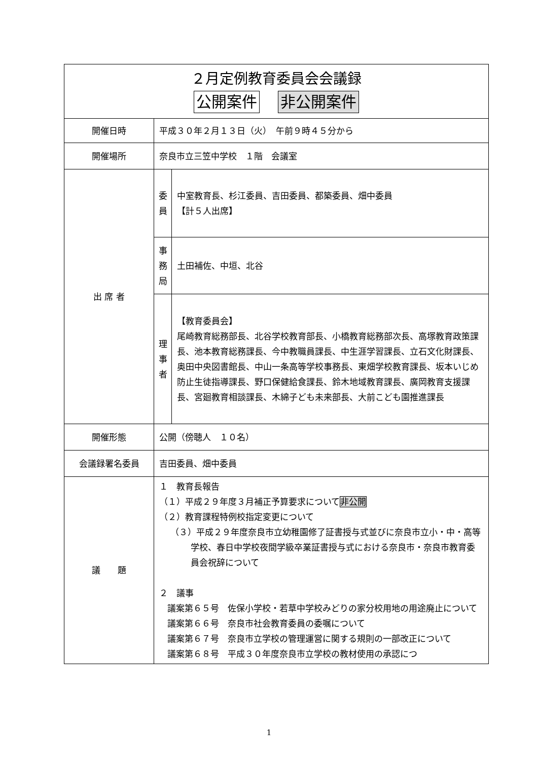| ２月定例教育委員会会議録 公開案件 非公開案件 | | |
| 開催日時 | 平成３０年２月１３日（火） 午前９時４５分から | |
| 開催場所 | 奈良市立三笠中学校 １階 会議室 | |
| 出 席 者 | 委 員 | 中室教育長、杉江委員、吉田委員、都築委員、畑中委員 【計５人出席】 |
| | 事 務 局 | 土田補佐、中垣、北谷 |
| | 理 事 者 | 【教育委員会】 尾崎教育総務部長、北谷学校教育部長、小橋教育総務部次長、高塚教育政策課長、池本教育総務課長、今中教職員課長、中生涯学習課長、立石文化財課長、奥田中央図書館長、中山一条高等学校事務長、東畑学校教育課長、坂本いじめ防止生徒指導課長、野口保健給食課長、鈴木地域教育課長、廣岡教育支援課長、宮廻教育相談課長、木綿子ども未来部長、大前こども園推進課長 |
| 開催形態 | 公開（傍聴人 １０名） | |
| 会議録署名委員 | 吉田委員、畑中委員 | |
| 議 題 | １ 教育長報告 （１）平成２９年度３月補正予算要求について 非公開 （２）教育課程特例校指定変更について （３）平成２９年度奈良市立幼稚園修了証書授与式並びに奈良市立小・中・高等学校、春日中学校夜間学級卒業証書授与式における奈良市・奈良市教育委員会祝辞について ２ 議事 議案第６５号 佐保小学校・若草中学校みどりの家分校用地の用途廃止について 議案第６６号 奈良市社会教育委員の委嘱について 議案第６７号 奈良市立学校の管理運営に関する規則の一部改正について 議案第６８号 平成３０年度奈良市立学校の教材使用の承認につ | |
1